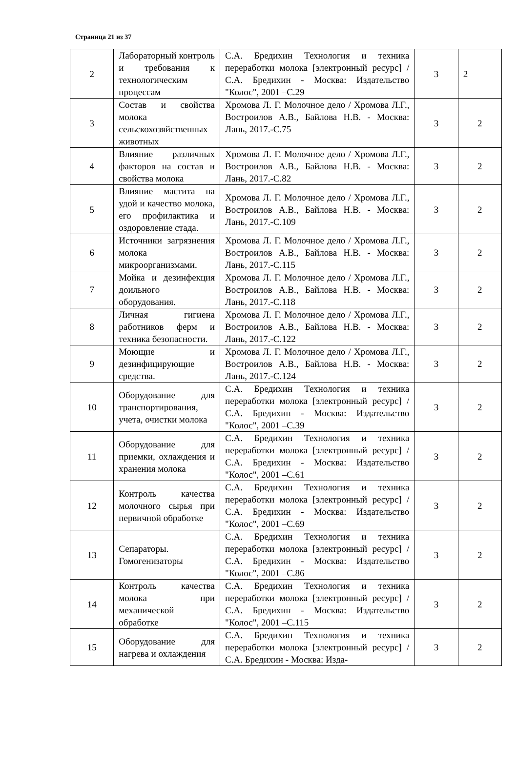Страница 21 из 37
| 2 | Лабораторный контроль и требования к технологическим процессам | С.А. Бредихин Технология и техника переработки молока [электронный ресурс] / С.А. Бредихин - Москва: Издательство "Колос", 2001 –С.29 | 3 | 2 |
| 3 | Состав и свойства молока сельскохозяйственных животных | Хромова Л. Г. Молочное дело / Хромова Л.Г., Востроилов А.В., Байлова Н.В. - Москва: Лань, 2017.-С.75 | 3 | 2 |
| 4 | Влияние различных факторов на состав и свойства молока | Хромова Л. Г. Молочное дело / Хромова Л.Г., Востроилов А.В., Байлова Н.В. - Москва: Лань, 2017.-С.82 | 3 | 2 |
| 5 | Влияние мастита на удой и качество молока, его профилактика и оздоровление стада. | Хромова Л. Г. Молочное дело / Хромова Л.Г., Востроилов А.В., Байлова Н.В. - Москва: Лань, 2017.-С.109 | 3 | 2 |
| 6 | Источники загрязнения молока микроорганизмами. | Хромова Л. Г. Молочное дело / Хромова Л.Г., Востроилов А.В., Байлова Н.В. - Москва: Лань, 2017.-С.115 | 3 | 2 |
| 7 | Мойка и дезинфекция доильного оборудования. | Хромова Л. Г. Молочное дело / Хромова Л.Г., Востроилов А.В., Байлова Н.В. - Москва: Лань, 2017.-С.118 | 3 | 2 |
| 8 | Личная гигиена работников ферм и техника безопасности. | Хромова Л. Г. Молочное дело / Хромова Л.Г., Востроилов А.В., Байлова Н.В. - Москва: Лань, 2017.-С.122 | 3 | 2 |
| 9 | Моющие и дезинфицирующие средства. | Хромова Л. Г. Молочное дело / Хромова Л.Г., Востроилов А.В., Байлова Н.В. - Москва: Лань, 2017.-С.124 | 3 | 2 |
| 10 | Оборудование для транспортирования, учета, очистки молока | С.А. Бредихин Технология и техника переработки молока [электронный ресурс] / С.А. Бредихин - Москва: Издательство "Колос", 2001 –С.39 | 3 | 2 |
| 11 | Оборудование для приемки, охлаждения и хранения молока | С.А. Бредихин Технология и техника переработки молока [электронный ресурс] / С.А. Бредихин - Москва: Издательство "Колос", 2001 –С.61 | 3 | 2 |
| 12 | Контроль качества молочного сырья при первичной обработке | С.А. Бредихин Технология и техника переработки молока [электронный ресурс] / С.А. Бредихин - Москва: Издательство "Колос", 2001 –С.69 | 3 | 2 |
| 13 | Сепараторы. Гомогенизаторы | С.А. Бредихин Технология и техника переработки молока [электронный ресурс] / С.А. Бредихин - Москва: Издательство "Колос", 2001 –С.86 | 3 | 2 |
| 14 | Контроль качества молока при механической обработке | С.А. Бредихин Технология и техника переработки молока [электронный ресурс] / С.А. Бредихин - Москва: Издательство "Колос", 2001 –С.115 | 3 | 2 |
| 15 | Оборудование для нагрева и охлаждения | С.А. Бредихин Технология и техника переработки молока [электронный ресурс] / С.А. Бредихин - Москва: Изда- | 3 | 2 |